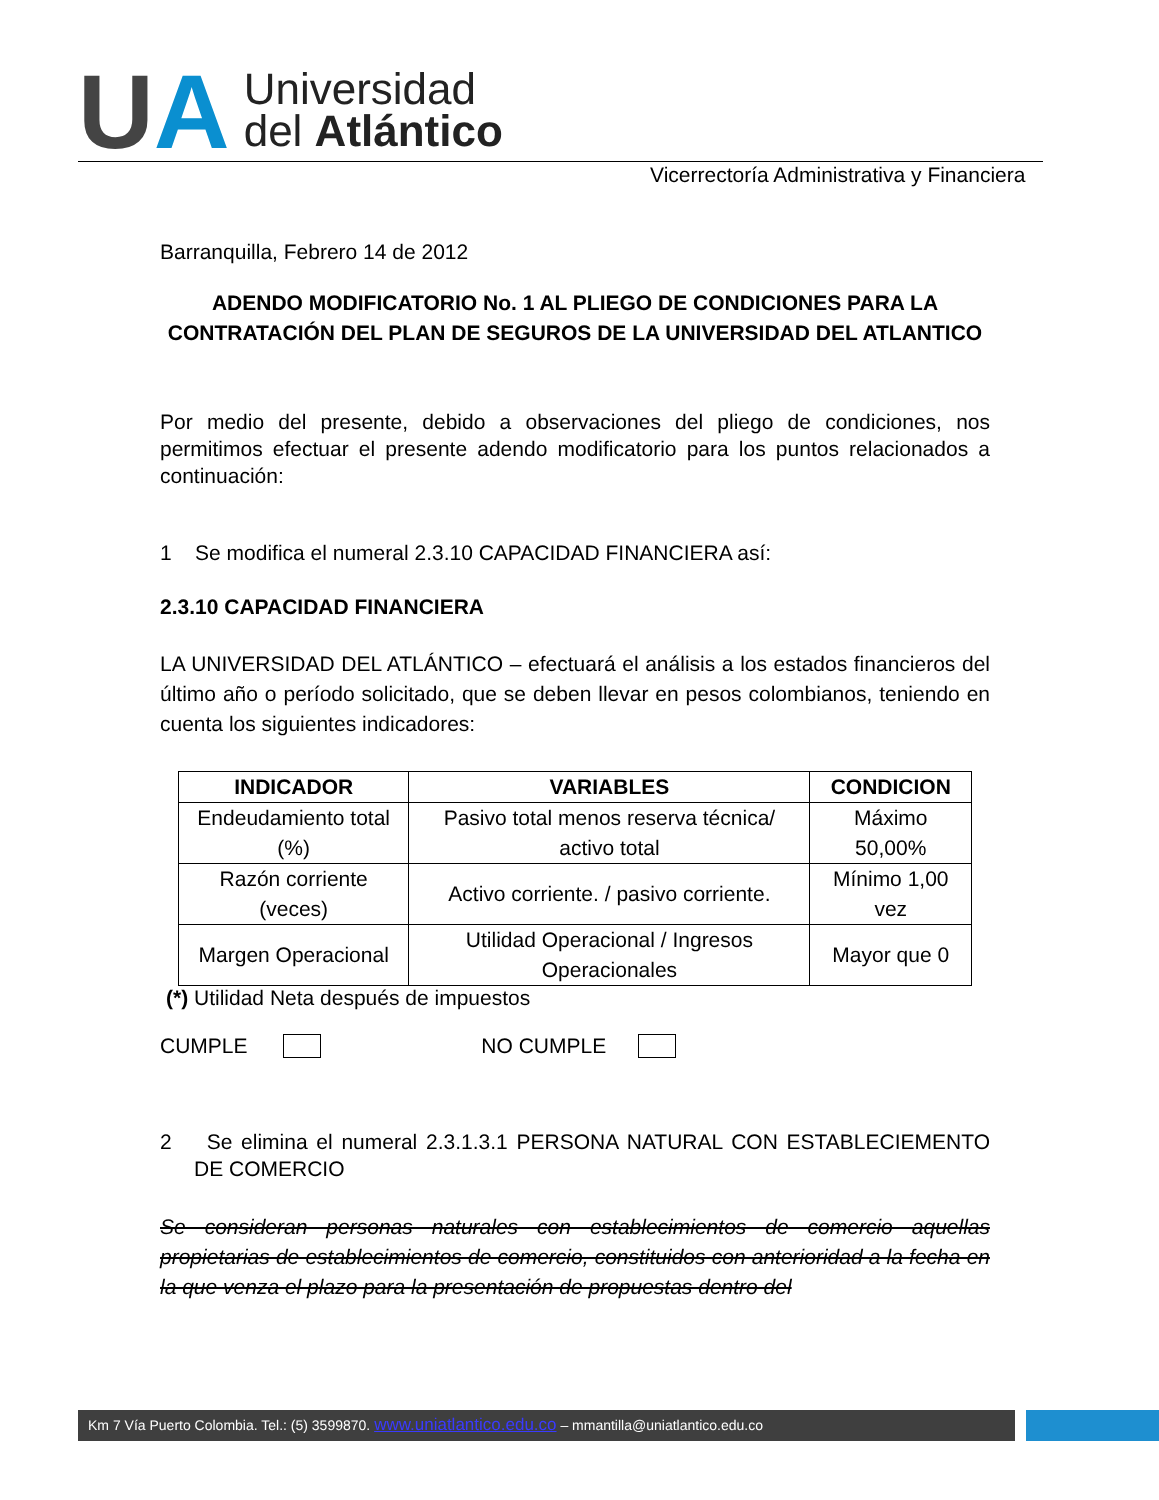U A
Universidad
del Atlántico
Vicerrectoría Administrativa y Financiera
Barranquilla, Febrero 14 de 2012
ADENDO MODIFICATORIO No. 1 AL PLIEGO DE CONDICIONES PARA LA CONTRATACIÓN DEL PLAN DE SEGUROS DE LA UNIVERSIDAD DEL ATLANTICO
Por medio del presente, debido a observaciones del pliego de condiciones, nos permitimos efectuar el presente adendo modificatorio para los puntos relacionados a continuación:
1 Se modifica el numeral 2.3.10 CAPACIDAD FINANCIERA así:
2.3.10 CAPACIDAD FINANCIERA
LA UNIVERSIDAD DEL ATLÁNTICO – efectuará el análisis a los estados financieros del último año o período solicitado, que se deben llevar en pesos colombianos, teniendo en cuenta los siguientes indicadores:
| INDICADOR | VARIABLES | CONDICION |
| --- | --- | --- |
| Endeudamiento total (%) | Pasivo total menos reserva técnica/ activo total | Máximo 50,00% |
| Razón corriente (veces) | Activo corriente. / pasivo corriente. | Mínimo 1,00 vez |
| Margen Operacional | Utilidad Operacional / Ingresos Operacionales | Mayor que 0 |
(*) Utilidad Neta después de impuestos
CUMPLE NO CUMPLE
2 Se elimina el numeral 2.3.1.3.1 PERSONA NATURAL CON ESTABLECIEMENTO DE COMERCIO
Se consideran personas naturales con establecimientos de comercio aquellas propietarias de establecimientos de comercio, constituidos con anterioridad a la fecha en la que venza el plazo para la presentación de propuestas dentro del
Km 7 Vía Puerto Colombia. Tel.: (5) 3599870. www.uniatlantico.edu.co – mmantilla@uniatlantico.edu.co